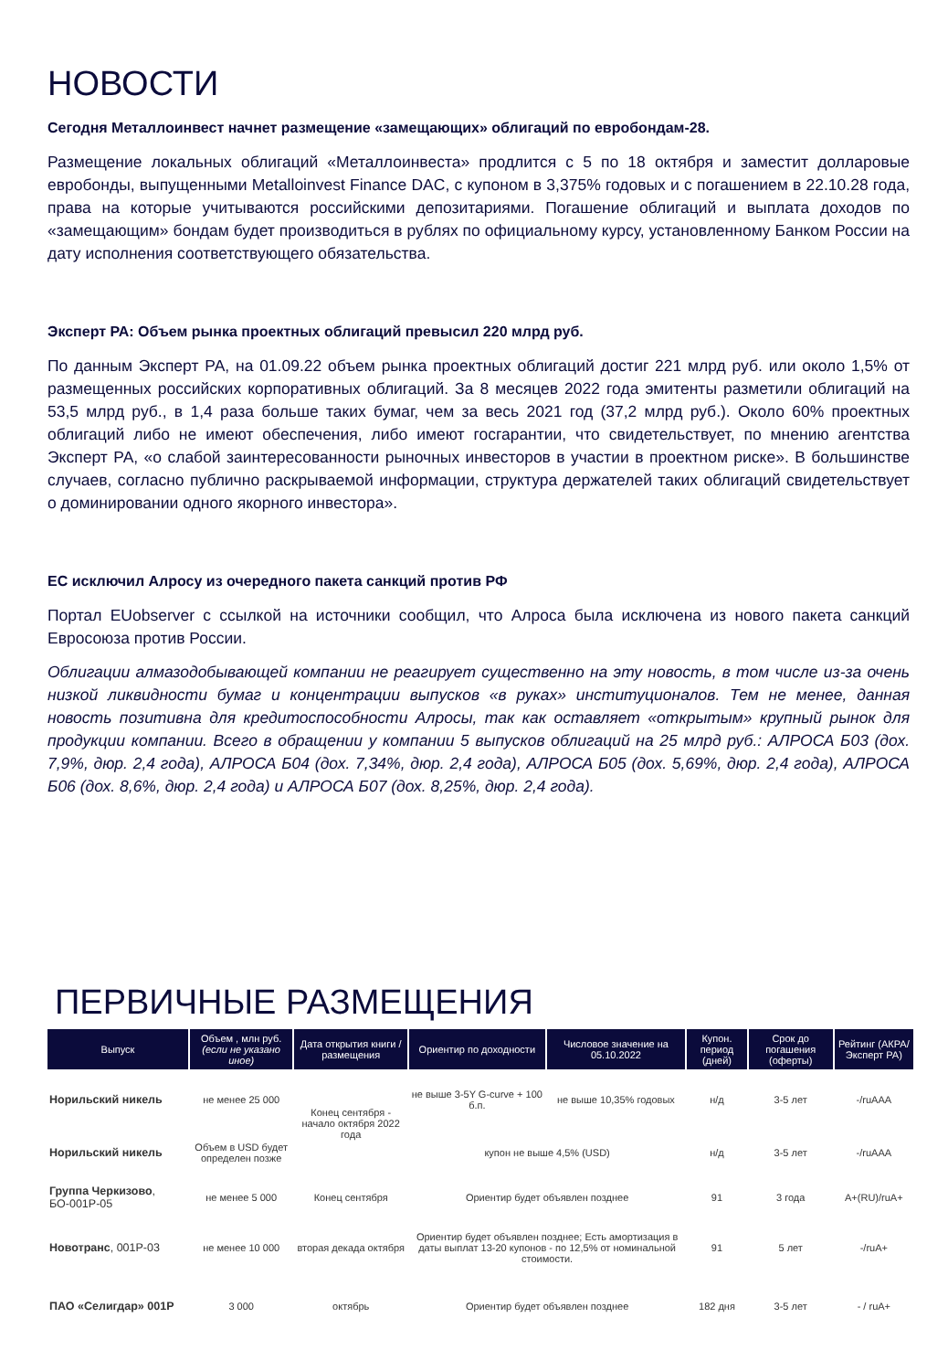НОВОСТИ
Сегодня Металлоинвест начнет размещение «замещающих» облигаций по евробондам-28.
Размещение локальных облигаций «Металлоинвеста» продлится с 5 по 18 октября и заместит долларовые евробонды, выпущенными Metalloinvest Finance DAC, с купоном в 3,375% годовых и с погашением в 22.10.28 года, права на которые учитываются российскими депозитариями. Погашение облигаций и выплата доходов по «замещающим» бондам будет производиться в рублях по официальному курсу, установленному Банком России на дату исполнения соответствующего обязательства.
Эксперт РА: Объем рынка проектных облигаций превысил 220 млрд руб.
По данным Эксперт РА, на 01.09.22 объем рынка проектных облигаций достиг 221 млрд руб. или около 1,5% от размещенных российских корпоративных облигаций. За 8 месяцев 2022 года эмитенты разметили облигаций на 53,5 млрд руб., в 1,4 раза больше таких бумаг, чем за весь 2021 год (37,2 млрд руб.). Около 60% проектных облигаций либо не имеют обеспечения, либо имеют госгарантии, что свидетельствует, по мнению агентства Эксперт РА, «о слабой заинтересованности рыночных инвесторов в участии в проектном риске». В большинстве случаев, согласно публично раскрываемой информации, структура держателей таких облигаций свидетельствует о доминировании одного якорного инвестора».
ЕС исключил Алросу из очередного пакета санкций против РФ
Портал EUobserver с ссылкой на источники сообщил, что Алроса была исключена из нового пакета санкций Евросоюза против России.
Облигации алмазодобывающей компании не реагирует существенно на эту новость, в том числе из-за очень низкой ликвидности бумаг и концентрации выпусков «в руках» институционалов. Тем не менее, данная новость позитивна для кредитоспособности Алросы, так как оставляет «открытым» крупный рынок для продукции компании. Всего в обращении у компании 5 выпусков облигаций на 25 млрд руб.: АЛРОСА Б03 (дох. 7,9%, дюр. 2,4 года), АЛРОСА Б04 (дох. 7,34%, дюр. 2,4 года), АЛРОСА Б05 (дох. 5,69%, дюр. 2,4 года), АЛРОСА Б06 (дох. 8,6%, дюр. 2,4 года) и АЛРОСА Б07 (дох. 8,25%, дюр. 2,4 года).
ПЕРВИЧНЫЕ РАЗМЕЩЕНИЯ
| Выпуск | Объем , млн руб. (если не указано иное) | Дата открытия книги / размещения | Ориентир по доходности | Числовое значение на 05.10.2022 | Купон. период (дней) | Срок до погашения (оферты) | Рейтинг (АКРА/ Эксперт РА) |
| --- | --- | --- | --- | --- | --- | --- | --- |
| Норильский никель | не менее 25 000 | Конец сентября - начало октября 2022 года | не выше 3-5Y G-curve + 100 б.п. | не выше 10,35% годовых | н/д | 3-5 лет | -/ruAAA |
| Норильский никель | Объем в USD будет определен позже | | купон не выше 4,5% (USD) | | н/д | 3-5 лет | -/ruAAA |
| Группа Черкизово , БО-001Р-05 | не менее 5 000 | Конец сентября | Ориентир будет объявлен позднее | | 91 | 3 года | A+(RU)/ruA+ |
| Новотранс , 001Р-03 | не менее 10 000 | вторая декада октября | Ориентир будет объявлен позднее; Есть амортизация в даты выплат 13-20 купонов - по 12,5% от номинальной стоимости. | | 91 | 5 лет | -/ruA+ |
| ПАО «Селигдар» 001Р | 3 000 | октябрь | Ориентир будет объявлен позднее | | 182 дня | 3-5 лет | - / ruA+ |